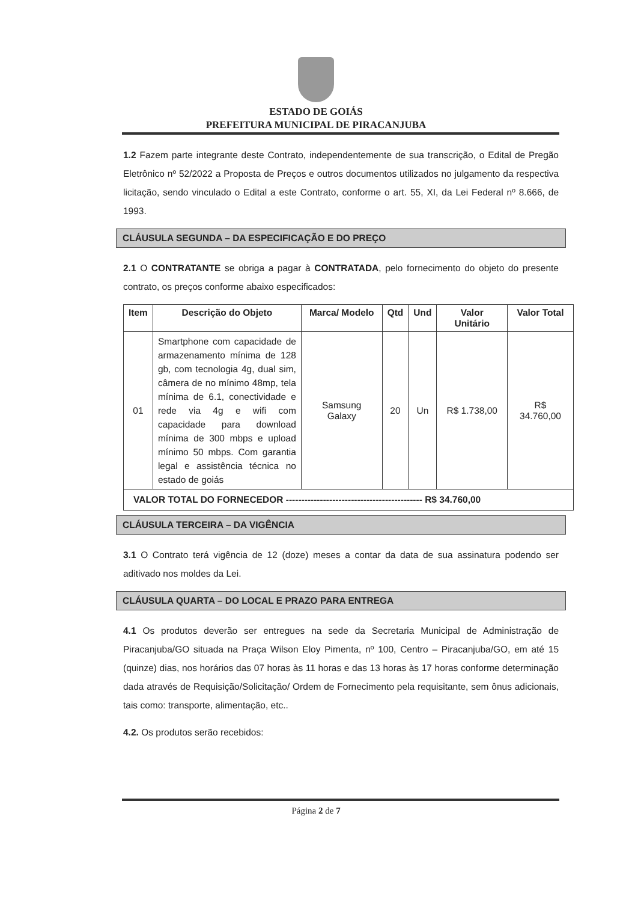ESTADO DE GOIÁS
PREFEITURA MUNICIPAL DE PIRACANJUBA
1.2 Fazem parte integrante deste Contrato, independentemente de sua transcrição, o Edital de Pregão Eletrônico nº 52/2022 a Proposta de Preços e outros documentos utilizados no julgamento da respectiva licitação, sendo vinculado o Edital a este Contrato, conforme o art. 55, XI, da Lei Federal nº 8.666, de 1993.
CLÁUSULA SEGUNDA – DA ESPECIFICAÇÃO E DO PREÇO
2.1 O CONTRATANTE se obriga a pagar à CONTRATADA, pelo fornecimento do objeto do presente contrato, os preços conforme abaixo especificados:
| Item | Descrição do Objeto | Marca/ Modelo | Qtd | Und | Valor Unitário | Valor Total |
| --- | --- | --- | --- | --- | --- | --- |
| 01 | Smartphone com capacidade de armazenamento mínima de 128 gb, com tecnologia 4g, dual sim, câmera de no mínimo 48mp, tela mínima de 6.1, conectividade e rede via 4g e wifi com capacidade para download mínima de 300 mbps e upload mínimo 50 mbps. Com garantia legal e assistência técnica no estado de goiás | Samsung Galaxy | 20 | Un | R$ 1.738,00 | R$ 34.760,00 |
| VALOR TOTAL DO FORNECEDOR -------------------------------------------- R$ 34.760,00 | | | | | | |
CLÁUSULA TERCEIRA – DA VIGÊNCIA
3.1 O Contrato terá vigência de 12 (doze) meses a contar da data de sua assinatura podendo ser aditivado nos moldes da Lei.
CLÁUSULA QUARTA – DO LOCAL E PRAZO PARA ENTREGA
4.1 Os produtos deverão ser entregues na sede da Secretaria Municipal de Administração de Piracanjuba/GO situada na Praça Wilson Eloy Pimenta, nº 100, Centro – Piracanjuba/GO, em até 15 (quinze) dias, nos horários das 07 horas às 11 horas e das 13 horas às 17 horas conforme determinação dada através de Requisição/Solicitação/ Ordem de Fornecimento pela requisitante, sem ônus adicionais, tais como: transporte, alimentação, etc..
4.2. Os produtos serão recebidos:
Página 2 de 7